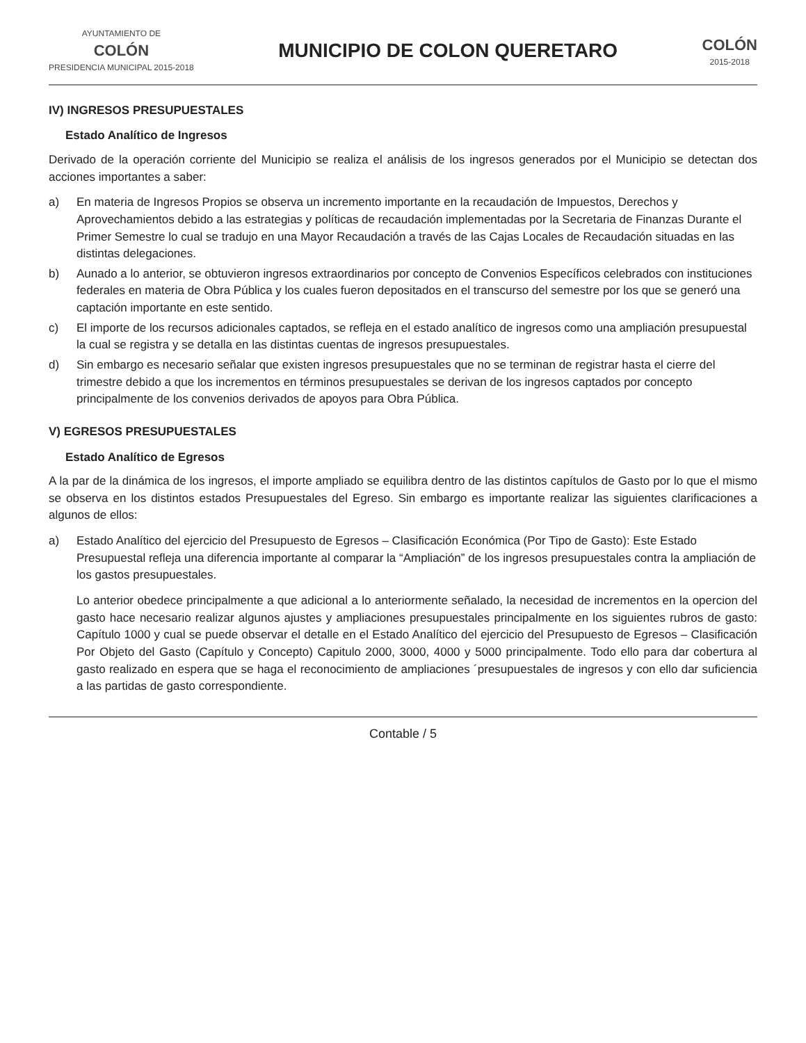AYUNTAMIENTO DE
COLÓN
PRESIDENCIA MUNICIPAL 2015-2018
MUNICIPIO DE COLON QUERETARO
COLÓN
2015-2018
IV) INGRESOS PRESUPUESTALES
Estado Analítico de Ingresos
Derivado de la operación corriente del Municipio se realiza el análisis de los ingresos generados por el Municipio se detectan dos acciones importantes a saber:
a) En materia de Ingresos Propios se observa un incremento importante en la recaudación de Impuestos, Derechos y Aprovechamientos debido a las estrategias y políticas de recaudación implementadas por la Secretaria de Finanzas Durante el Primer Semestre lo cual se tradujo en una Mayor Recaudación a través de las Cajas Locales de Recaudación situadas en las distintas delegaciones.
b) Aunado a lo anterior, se obtuvieron ingresos extraordinarios por concepto de Convenios Específicos celebrados con instituciones federales en materia de Obra Pública y los cuales fueron depositados en el transcurso del semestre por los que se generó una captación importante en este sentido.
c) El importe de los recursos adicionales captados, se refleja en el estado analítico de ingresos como una ampliación presupuestal la cual se registra y se detalla en las distintas cuentas de ingresos presupuestales.
d) Sin embargo es necesario señalar que existen ingresos presupuestales que no se terminan de registrar hasta el cierre del trimestre debido a que los incrementos en términos presupuestales se derivan de los ingresos captados por concepto principalmente de los convenios derivados de apoyos para Obra Pública.
V) EGRESOS PRESUPUESTALES
Estado Analítico de Egresos
A la par de la dinámica de los ingresos, el importe ampliado se equilibra dentro de las distintos capítulos de Gasto por lo que el mismo se observa en los distintos estados Presupuestales del Egreso. Sin embargo es importante realizar las siguientes clarificaciones a algunos de ellos:
a) Estado Analítico del ejercicio del Presupuesto de Egresos – Clasificación Económica (Por Tipo de Gasto): Este Estado Presupuestal refleja una diferencia importante al comparar la “Ampliación” de los ingresos presupuestales contra la ampliación de los gastos presupuestales.
Lo anterior obedece principalmente a que adicional a lo anteriormente señalado, la necesidad de incrementos en la opercion del gasto hace necesario realizar algunos ajustes y ampliaciones presupuestales principalmente en los siguientes rubros de gasto: Capítulo 1000 y cual se puede observar el detalle en el Estado Analítico del ejercicio del Presupuesto de Egresos – Clasificación Por Objeto del Gasto (Capítulo y Concepto) Capitulo 2000, 3000, 4000 y 5000 principalmente. Todo ello para dar cobertura al gasto realizado en espera que se haga el reconocimiento de ampliaciones ´presupuestales de ingresos y con ello dar suficiencia a las partidas de gasto correspondiente.
Contable / 5